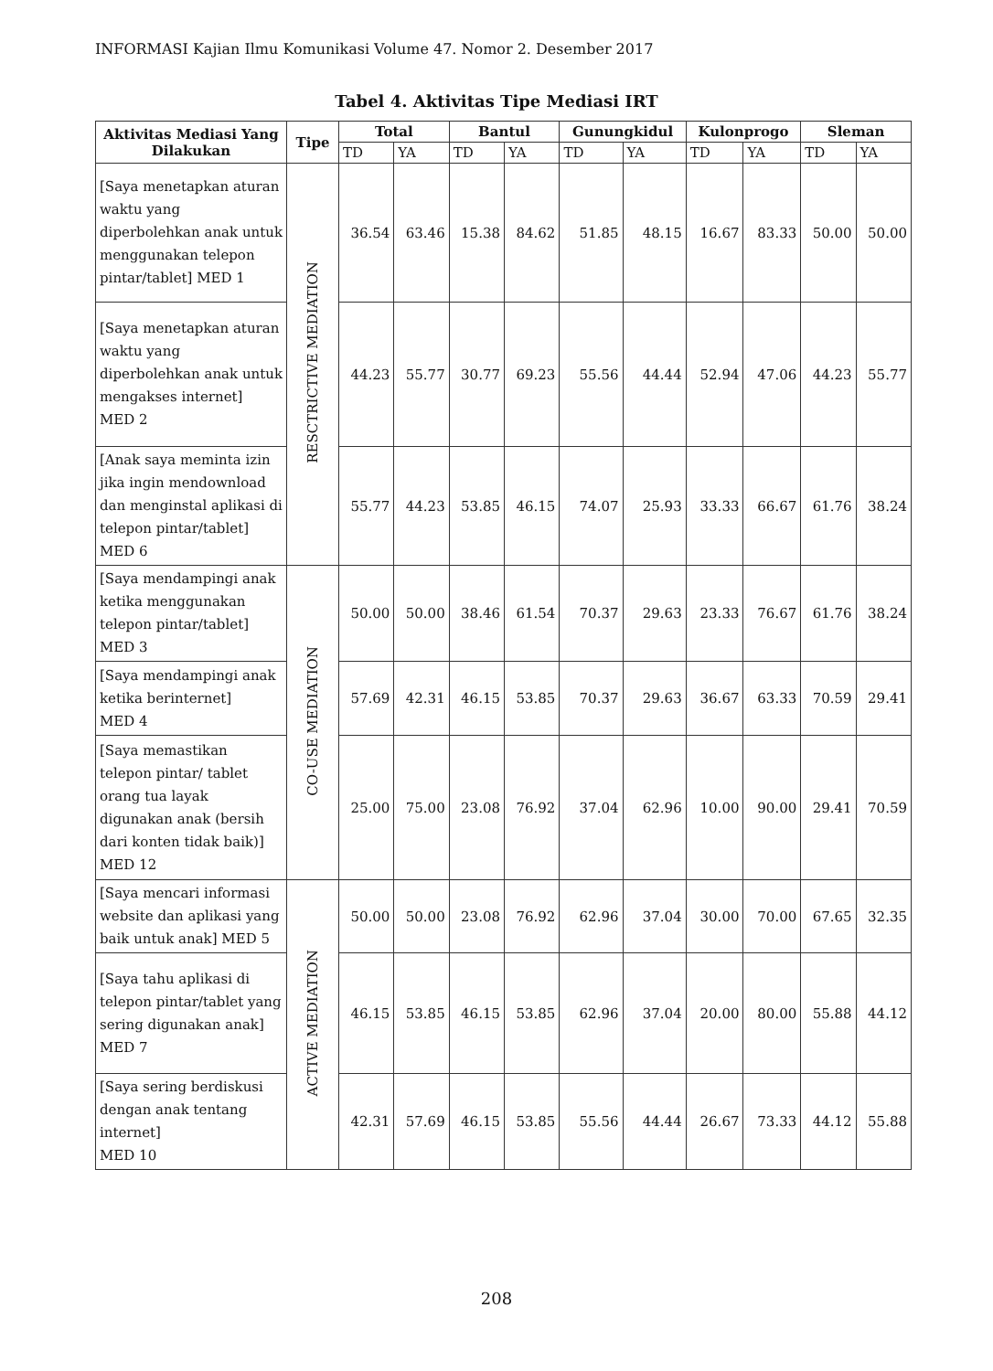INFORMASI Kajian Ilmu Komunikasi Volume 47. Nomor 2. Desember 2017
Tabel 4. Aktivitas Tipe Mediasi IRT
| Aktivitas Mediasi Yang Dilakukan | Tipe | Total | | Bantul | | Gunungkidul | | Kulonprogo | | Sleman | |
| --- | --- | --- | --- | --- | --- | --- | --- | --- | --- | --- | --- |
| | | TD | YA | TD | YA | TD | YA | TD | YA | TD | YA |
| [Saya menetapkan aturan waktu yang diperbolehkan anak untuk menggunakan telepon pintar/tablet] MED 1 | RESCTRICTIVE MEDIATION | 36.54 | 63.46 | 15.38 | 84.62 | 51.85 | 48.15 | 16.67 | 83.33 | 50.00 | 50.00 |
| [Saya menetapkan aturan waktu yang diperbolehkan anak untuk mengakses internet] MED 2 | | 44.23 | 55.77 | 30.77 | 69.23 | 55.56 | 44.44 | 52.94 | 47.06 | 44.23 | 55.77 |
| [Anak saya meminta izin jika ingin mendownload dan menginstal aplikasi di telepon pintar/tablet] MED 6 | | 55.77 | 44.23 | 53.85 | 46.15 | 74.07 | 25.93 | 33.33 | 66.67 | 61.76 | 38.24 |
| [Saya mendampingi anak ketika menggunakan telepon pintar/tablet] MED 3 | CO-USE MEDIATION | 50.00 | 50.00 | 38.46 | 61.54 | 70.37 | 29.63 | 23.33 | 76.67 | 61.76 | 38.24 |
| [Saya mendampingi anak ketika berinternet] MED 4 | | 57.69 | 42.31 | 46.15 | 53.85 | 70.37 | 29.63 | 36.67 | 63.33 | 70.59 | 29.41 |
| [Saya memastikan telepon pintar/ tablet orang tua layak digunakan anak (bersih dari konten tidak baik)] MED 12 | | 25.00 | 75.00 | 23.08 | 76.92 | 37.04 | 62.96 | 10.00 | 90.00 | 29.41 | 70.59 |
| [Saya mencari informasi website dan aplikasi yang baik untuk anak] MED 5 | ACTIVE MEDIATION | 50.00 | 50.00 | 23.08 | 76.92 | 62.96 | 37.04 | 30.00 | 70.00 | 67.65 | 32.35 |
| [Saya tahu aplikasi di telepon pintar/tablet yang sering digunakan anak] MED 7 | | 46.15 | 53.85 | 46.15 | 53.85 | 62.96 | 37.04 | 20.00 | 80.00 | 55.88 | 44.12 |
| [Saya sering berdiskusi dengan anak tentang internet] MED 10 | | 42.31 | 57.69 | 46.15 | 53.85 | 55.56 | 44.44 | 26.67 | 73.33 | 44.12 | 55.88 |
208